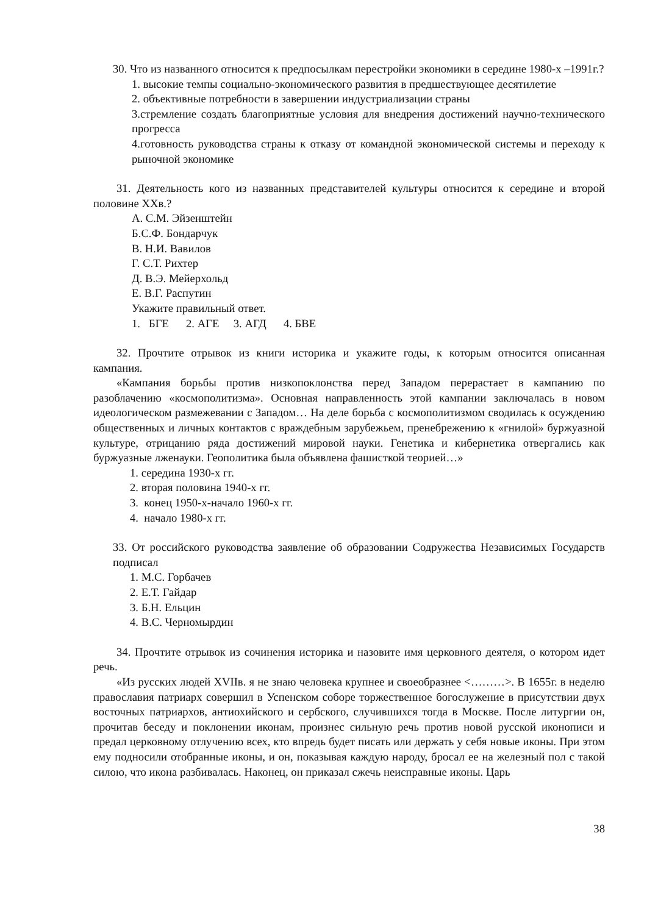30. Что из названного относится к предпосылкам перестройки экономики в середине 1980-х –1991г.?
1. высокие темпы социально-экономического развития в предшествующее десятилетие
2. объективные потребности в завершении индустриализации страны
3.стремление создать благоприятные условия для внедрения достижений научно-технического прогресса
4.готовность руководства страны к отказу от командной экономической системы и переходу к рыночной экономике
31. Деятельность кого из названных представителей культуры относится к середине и второй половине XXв.?
А. С.М. Эйзенштейн
Б.С.Ф. Бондарчук
В. Н.И. Вавилов
Г. С.Т. Рихтер
Д. В.Э. Мейерхольд
Е. В.Г. Распутин
Укажите правильный ответ.
1. БГЕ 2. АГЕ 3. АГД 4. БВЕ
32. Прочтите отрывок из книги историка и укажите годы, к которым относится описанная кампания.
«Кампания борьбы против низкопоклонства перед Западом перерастает в кампанию по разоблачению «космополитизма». Основная направленность этой кампании заключалась в новом идеологическом размежевании с Западом… На деле борьба с космополитизмом сводилась к осуждению общественных и личных контактов с враждебным зарубежьем, пренебрежению к «гнилой» буржуазной культуре, отрицанию ряда достижений мировой науки. Генетика и кибернетика отвергались как буржуазные лженауки. Геополитика была объявлена фашисткой теорией…»
1. середина 1930-х гг.
2. вторая половина 1940-х гг.
3. конец 1950-х-начало 1960-х гг.
4. начало 1980-х гг.
33. От российского руководства заявление об образовании Содружества Независимых Государств подписал
1. М.С. Горбачев
2. Е.Т. Гайдар
3. Б.Н. Ельцин
4. В.С. Черномырдин
34. Прочтите отрывок из сочинения историка и назовите имя церковного деятеля, о котором идет речь.
«Из русских людей XVIIв. я не знаю человека крупнее и своеобразнее <………>. В 1655г. в неделю православия патриарх совершил в Успенском соборе торжественное богослужение в присутствии двух восточных патриархов, антиохийского и сербского, случившихся тогда в Москве. После литургии он, прочитав беседу и поклонении иконам, произнес сильную речь против новой русской иконописи и предал церковному отлучению всех, кто впредь будет писать или держать у себя новые иконы. При этом ему подносили отобранные иконы, и он, показывая каждую народу, бросал ее на железный пол с такой силою, что икона разбивалась. Наконец, он приказал сжечь неисправные иконы. Царь
38